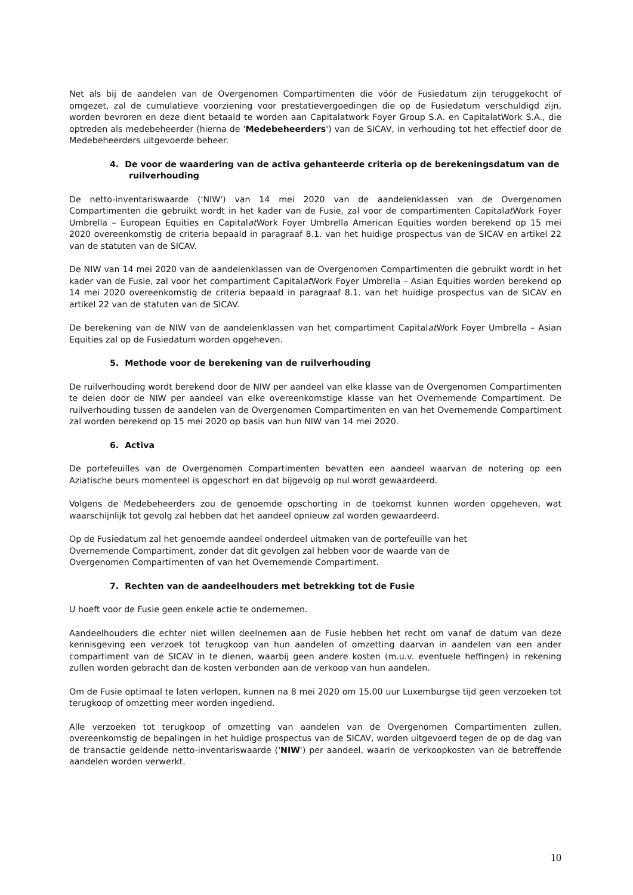Net als bij de aandelen van de Overgenomen Compartimenten die vóór de Fusiedatum zijn teruggekocht of omgezet, zal de cumulatieve voorziening voor prestatievergoedingen die op de Fusiedatum verschuldigd zijn, worden bevroren en deze dient betaald te worden aan Capitalatwork Foyer Group S.A. en CapitalatWork S.A., die optreden als medebeheerder (hierna de 'Medebeheerders') van de SICAV, in verhouding tot het effectief door de Medebeheerders uitgevoerde beheer.
4. De voor de waardering van de activa gehanteerde criteria op de berekeningsdatum van de ruilverhouding
De netto-inventariswaarde ('NIW') van 14 mei 2020 van de aandelenklassen van de Overgenomen Compartimenten die gebruikt wordt in het kader van de Fusie, zal voor de compartimenten Capitalat Work Foyer Umbrella – European Equities en Capitalat Work Foyer Umbrella American Equities worden berekend op 15 mei 2020 overeenkomstig de criteria bepaald in paragraaf 8.1. van het huidige prospectus van de SICAV en artikel 22 van de statuten van de SICAV.
De NIW van 14 mei 2020 van de aandelenklassen van de Overgenomen Compartimenten die gebruikt wordt in het kader van de Fusie, zal voor het compartiment Capitalat Work Foyer Umbrella – Asian Equities worden berekend op 14 mei 2020 overeenkomstig de criteria bepaald in paragraaf 8.1. van het huidige prospectus van de SICAV en artikel 22 van de statuten van de SICAV.
De berekening van de NIW van de aandelenklassen van het compartiment Capitalat Work Foyer Umbrella – Asian Equities zal op de Fusiedatum worden opgeheven.
5. Methode voor de berekening van de ruilverhouding
De ruilverhouding wordt berekend door de NIW per aandeel van elke klasse van de Overgenomen Compartimenten te delen door de NIW per aandeel van elke overeenkomstige klasse van het Overnemende Compartiment. De ruilverhouding tussen de aandelen van de Overgenomen Compartimenten en van het Overnemende Compartiment zal worden berekend op 15 mei 2020 op basis van hun NIW van 14 mei 2020.
6. Activa
De portefeuilles van de Overgenomen Compartimenten bevatten een aandeel waarvan de notering op een Aziatische beurs momenteel is opgeschort en dat bijgevolg op nul wordt gewaardeerd.
Volgens de Medebeheerders zou de genoemde opschorting in de toekomst kunnen worden opgeheven, wat waarschijnlijk tot gevolg zal hebben dat het aandeel opnieuw zal worden gewaardeerd.
Op de Fusiedatum zal het genoemde aandeel onderdeel uitmaken van de portefeuille van het
Overnemende Compartiment, zonder dat dit gevolgen zal hebben voor de waarde van de
Overgenomen Compartimenten of van het Overnemende Compartiment.
7. Rechten van de aandeelhouders met betrekking tot de Fusie
U hoeft voor de Fusie geen enkele actie te ondernemen.
Aandeelhouders die echter niet willen deelnemen aan de Fusie hebben het recht om vanaf de datum van deze kennisgeving een verzoek tot terugkoop van hun aandelen of omzetting daarvan in aandelen van een ander compartiment van de SICAV in te dienen, waarbij geen andere kosten (m.u.v. eventuele heffingen) in rekening zullen worden gebracht dan de kosten verbonden aan de verkoop van hun aandelen.
Om de Fusie optimaal te laten verlopen, kunnen na 8 mei 2020 om 15.00 uur Luxemburgse tijd geen verzoeken tot terugkoop of omzetting meer worden ingediend.
Alle verzoeken tot terugkoop of omzetting van aandelen van de Overgenomen Compartimenten zullen, overeenkomstig de bepalingen in het huidige prospectus van de SICAV, worden uitgevoerd tegen de op de dag van de transactie geldende netto-inventariswaarde ('NIW') per aandeel, waarin de verkoopkosten van de betreffende aandelen worden verwerkt.
10